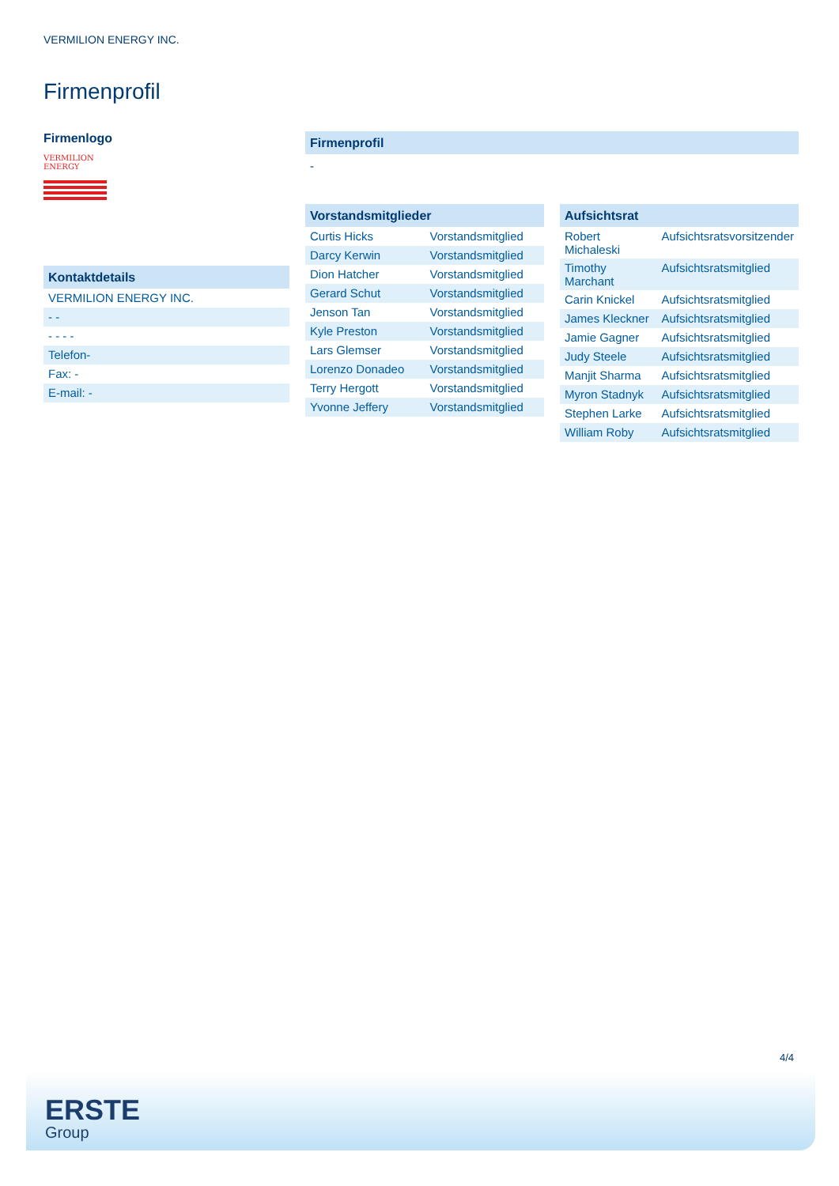VERMILION ENERGY INC.
Firmenprofil
Firmenlogo
VERMILION
ENERGY
Kontaktdetails
| VERMILION ENERGY INC. |
| - - |
| - - - - |
| Telefon- |
| Fax: - |
| E-mail: - |
Firmenprofil
-
Vorstandsmitglieder
| Curtis Hicks | Vorstandsmitglied |
| Darcy Kerwin | Vorstandsmitglied |
| Dion Hatcher | Vorstandsmitglied |
| Gerard Schut | Vorstandsmitglied |
| Jenson Tan | Vorstandsmitglied |
| Kyle Preston | Vorstandsmitglied |
| Lars Glemser | Vorstandsmitglied |
| Lorenzo Donadeo | Vorstandsmitglied |
| Terry Hergott | Vorstandsmitglied |
| Yvonne Jeffery | Vorstandsmitglied |
Aufsichtsrat
| Robert Michaleski | Aufsichtsratsvorsitzender |
| Timothy Marchant | Aufsichtsratsmitglied |
| Carin Knickel | Aufsichtsratsmitglied |
| James Kleckner | Aufsichtsratsmitglied |
| Jamie Gagner | Aufsichtsratsmitglied |
| Judy Steele | Aufsichtsratsmitglied |
| Manjit Sharma | Aufsichtsratsmitglied |
| Myron Stadnyk | Aufsichtsratsmitglied |
| Stephen Larke | Aufsichtsratsmitglied |
| William Roby | Aufsichtsratsmitglied |
4/4
ERSTE
Group